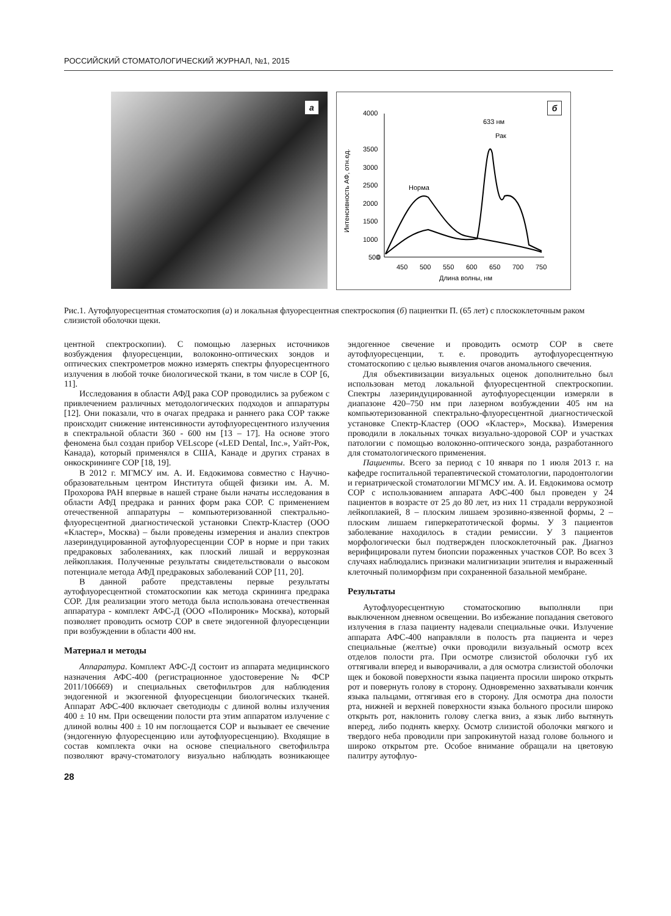РОССИЙСКИЙ СТОМАТОЛОГИЧЕСКИЙ ЖУРНАЛ, №1, 2015
а
б
4000
3500
3000
2500
2000
1500
1000
500
0
450
500
550
600
650
700
750
Длина волны, нм
Интенсивность АФ, отн.ед.
633 нм
Рак
Норма
Рис.1. Аутофлуоресцентная стоматоскопия (а) и локальная флуоресцентная спектроскопия (б) пациентки П. (65 лет) с плоскоклеточным раком слизистой оболочки щеки.
центной спектроскопии). С помощью лазерных источников возбуждения флуоресценции, волоконно-оптических зондов и оптических спектрометров можно измерять спектры флуоресцентного излучения в любой точке биологической ткани, в том числе в СОР [6, 11].
Исследования в области АФД рака СОР проводились за рубежом с привлечением различных методологических подходов и аппаратуры [12]. Они показали, что в очагах предрака и раннего рака СОР также происходит снижение интенсивности аутофлуоресцентного излучения в спектральной области 360 - 600 нм [13 – 17]. На основе этого феномена был создан прибор VELscope («LED Dental, Inc.», Уайт-Рок, Канада), который применялся в США, Канаде и других странах в онкоскрининге СОР [18, 19].
В 2012 г. МГМСУ им. А. И. Евдокимова совместно с Научно-образовательным центром Института общей физики им. А. М. Прохорова РАН впервые в нашей стране были начаты исследования в области АФД предрака и ранних форм рака СОР. С применением отечественной аппаратуры – компьютеризованной спектрально-флуоресцентной диагностической установки Спектр-Кластер (ООО «Кластер», Москва) – были проведены измерения и анализ спектров лазериндуцированной аутофлуоресценции СОР в норме и при таких предраковых заболеваниях, как плоский лишай и веррукозная лейкоплакия. Полученные результаты свидетельствовали о высоком потенциале метода АФД предраковых заболеваний СОР [11, 20].
В данной работе представлены первые результаты аутофлуоресцентной стоматоскопии как метода скрининга предрака СОР. Для реализации этого метода была использована отечественная аппаратура - комплект АФС-Д (ООО «Полироник» Москва), который позволяет проводить осмотр СОР в свете эндогенной флуоресценции при возбуждении в области 400 нм.
Материал и методы
Аппаратура. Комплект АФС-Д состоит из аппарата медицинского назначения АФС-400 (регистрационное удостоверение № ФСР 2011/106669) и специальных светофильтров для наблюдения эндогенной и экзогенной флуоресценции биологических тканей. Аппарат АФС-400 включает светодиоды с длиной волны излучения 400 ± 10 нм. При освещении полости рта этим аппаратом излучение с длиной волны 400 ± 10 нм поглощается СОР и вызывает ее свечение (эндогенную флуоресценцию или аутофлуоресценцию). Входящие в состав комплекта очки на основе специального светофильтра позволяют врачу-стоматологу визуально наблюдать возникающее эндогенное свечение и проводить осмотр СОР в свете аутофлуоресценции, т. е. проводить аутофлуоресцентную стоматоскопию с целью выявления очагов аномального свечения.
Для объективизации визуальных оценок дополнительно был использован метод локальной флуоресцентной спектроскопии. Спектры лазериндуцированной аутофлуоресценции измеряли в диапазоне 420–750 нм при лазерном возбуждении 405 нм на компьютеризованной спектрально-флуоресцентной диагностической установке Спектр-Кластер (ООО «Кластер», Москва). Измерения проводили в локальных точках визуально-здоровой СОР и участках патологии с помощью волоконно-оптического зонда, разработанного для стоматологического применения.
Пациенты. Всего за период с 10 января по 1 июля 2013 г. на кафедре госпитальной терапевтической стоматологии, пародонтологии и гериатрической стоматологии МГМСУ им. А. И. Евдокимова осмотр СОР с использованием аппарата АФС-400 был проведен у 24 пациентов в возрасте от 25 до 80 лет, из них 11 страдали веррукозной лейкоплакией, 8 – плоским лишаем эрозивно-язвенной формы, 2 – плоским лишаем гиперкератотической формы. У 3 пациентов заболевание находилось в стадии ремиссии. У 3 пациентов морфологически был подтвержден плоскоклеточный рак. Диагноз верифицировали путем биопсии пораженных участков СОР. Во всех 3 случаях наблюдались признаки малигнизации эпителия и выраженный клеточный полиморфизм при сохраненной базальной мембране.
Результаты
Аутофлуоресцентную стоматоскопию выполняли при выключенном дневном освещении. Во избежание попадания светового излучения в глаза пациенту надевали специальные очки. Излучение аппарата АФС-400 направляли в полость рта пациента и через специальные (желтые) очки проводили визуальный осмотр всех отделов полости рта. При осмотре слизистой оболочки губ их оттягивали вперед и выворачивали, а для осмотра слизистой оболочки щек и боковой поверхности языка пациента просили широко открыть рот и повернуть голову в сторону. Одновременно захватывали кончик языка пальцами, оттягивая его в сторону. Для осмотра дна полости рта, нижней и верхней поверхности языка больного просили широко открыть рот, наклонить голову слегка вниз, а язык либо вытянуть вперед, либо поднять кверху. Осмотр слизистой оболочки мягкого и твердого неба проводили при запрокинутой назад голове больного и широко открытом рте. Особое внимание обращали на цветовую палитру аутофлуо-
28